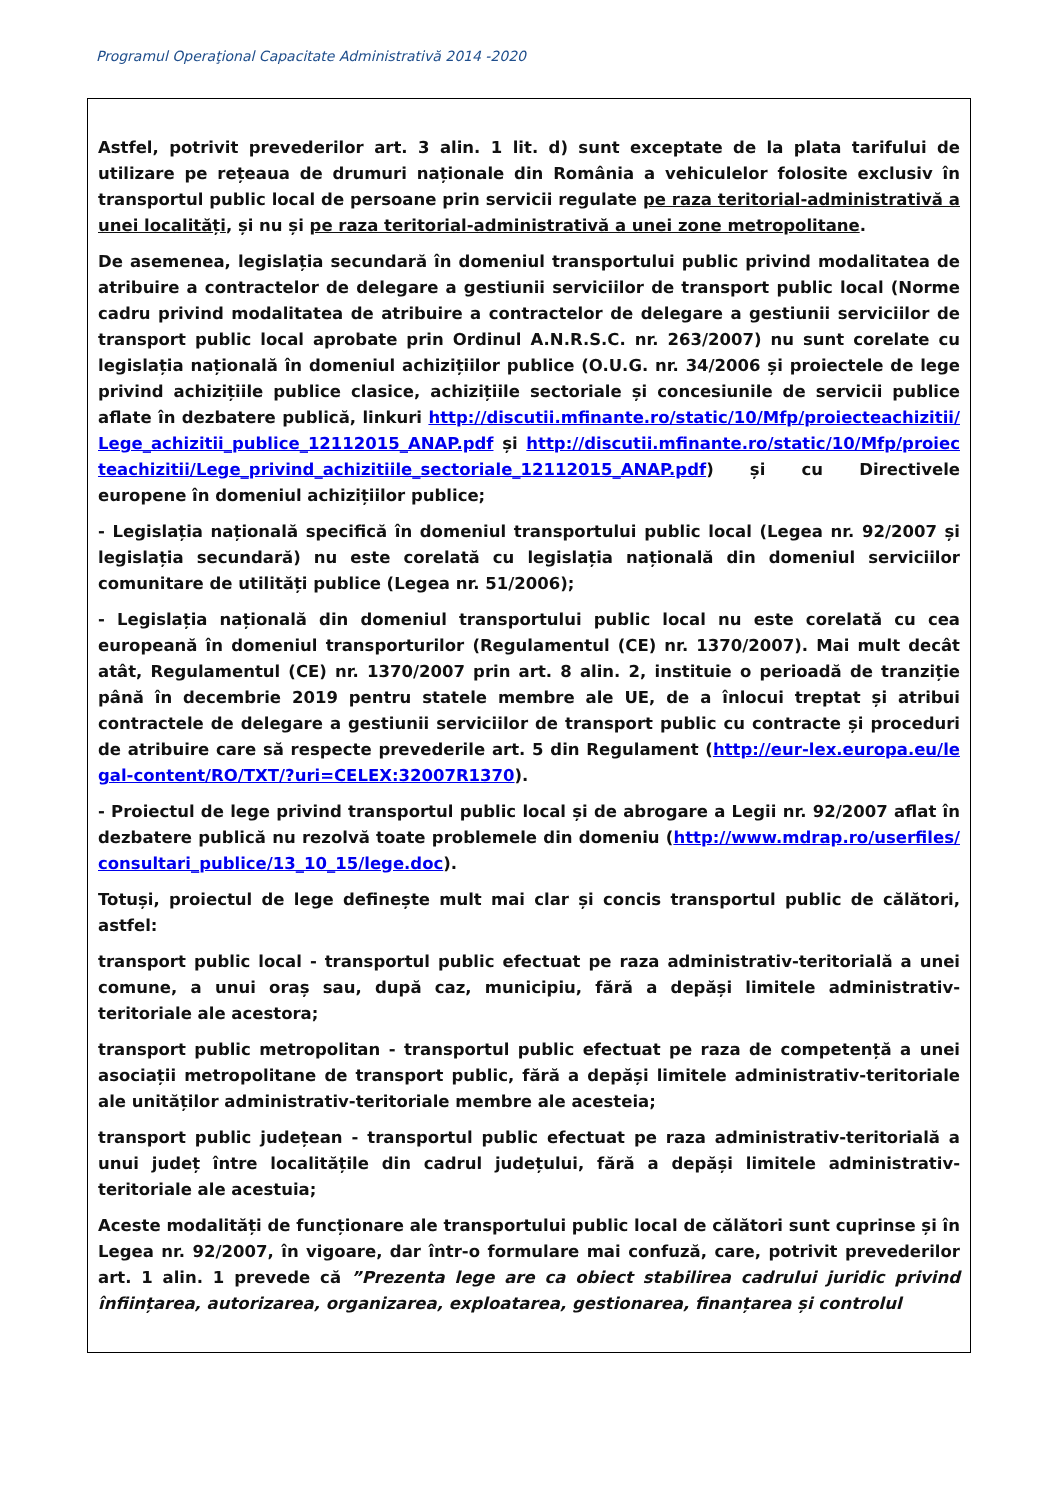Programul Operaţional Capacitate Administrativă 2014 -2020
Astfel, potrivit prevederilor art. 3 alin. 1 lit. d) sunt exceptate de la plata tarifului de utilizare pe rețeaua de drumuri naționale din România a vehiculelor folosite exclusiv în transportul public local de persoane prin servicii regulate pe raza teritorial-administrativă a unei localități, și nu și pe raza teritorial-administrativă a unei zone metropolitane.
De asemenea, legislația secundară în domeniul transportului public privind modalitatea de atribuire a contractelor de delegare a gestiunii serviciilor de transport public local (Norme cadru privind modalitatea de atribuire a contractelor de delegare a gestiunii serviciilor de transport public local aprobate prin Ordinul A.N.R.S.C. nr. 263/2007) nu sunt corelate cu legislația națională în domeniul achizițiilor publice (O.U.G. nr. 34/2006 și proiectele de lege privind achizițiile publice clasice, achizițiile sectoriale și concesiunile de servicii publice aflate în dezbatere publică, linkuri http://discutii.mfinante.ro/static/10/Mfp/proiecteachizitii/Lege_achizitii_publice_12112015_ANAP.pdf și http://discutii.mfinante.ro/static/10/Mfp/proiecteachizitii/Lege_privind_achizitiile_sectoriale_12112015_ANAP.pdf) și cu Directivele europene în domeniul achizițiilor publice;
- Legislația națională specifică în domeniul transportului public local (Legea nr. 92/2007 și legislația secundară) nu este corelată cu legislația națională din domeniul serviciilor comunitare de utilități publice (Legea nr. 51/2006);
- Legislația națională din domeniul transportului public local nu este corelată cu cea europeană în domeniul transporturilor (Regulamentul (CE) nr. 1370/2007). Mai mult decât atât, Regulamentul (CE) nr. 1370/2007 prin art. 8 alin. 2, instituie o perioadă de tranziție până în decembrie 2019 pentru statele membre ale UE, de a înlocui treptat și atribui contractele de delegare a gestiunii serviciilor de transport public cu contracte și proceduri de atribuire care să respecte prevederile art. 5 din Regulament (http://eur-lex.europa.eu/legal-content/RO/TXT/?uri=CELEX:32007R1370).
- Proiectul de lege privind transportul public local și de abrogare a Legii nr. 92/2007 aflat în dezbatere publică nu rezolvă toate problemele din domeniu (http://www.mdrap.ro/userfiles/consultari_publice/13_10_15/lege.doc).
Totuși, proiectul de lege definește mult mai clar și concis transportul public de călători, astfel:
transport public local - transportul public efectuat pe raza administrativ-teritorială a unei comune, a unui oraș sau, după caz, municipiu, fără a depăși limitele administrativ-teritoriale ale acestora;
transport public metropolitan - transportul public efectuat pe raza de competență a unei asociații metropolitane de transport public, fără a depăși limitele administrativ-teritoriale ale unităților administrativ-teritoriale membre ale acesteia;
transport public județean - transportul public efectuat pe raza administrativ-teritorială a unui județ între localitățile din cadrul județului, fără a depăși limitele administrativ-teritoriale ale acestuia;
Aceste modalități de funcționare ale transportului public local de călători sunt cuprinse și în Legea nr. 92/2007, în vigoare, dar într-o formulare mai confuză, care, potrivit prevederilor art. 1 alin. 1 prevede că ”Prezenta lege are ca obiect stabilirea cadrului juridic privind înființarea, autorizarea, organizarea, exploatarea, gestionarea, finanțarea și controlul